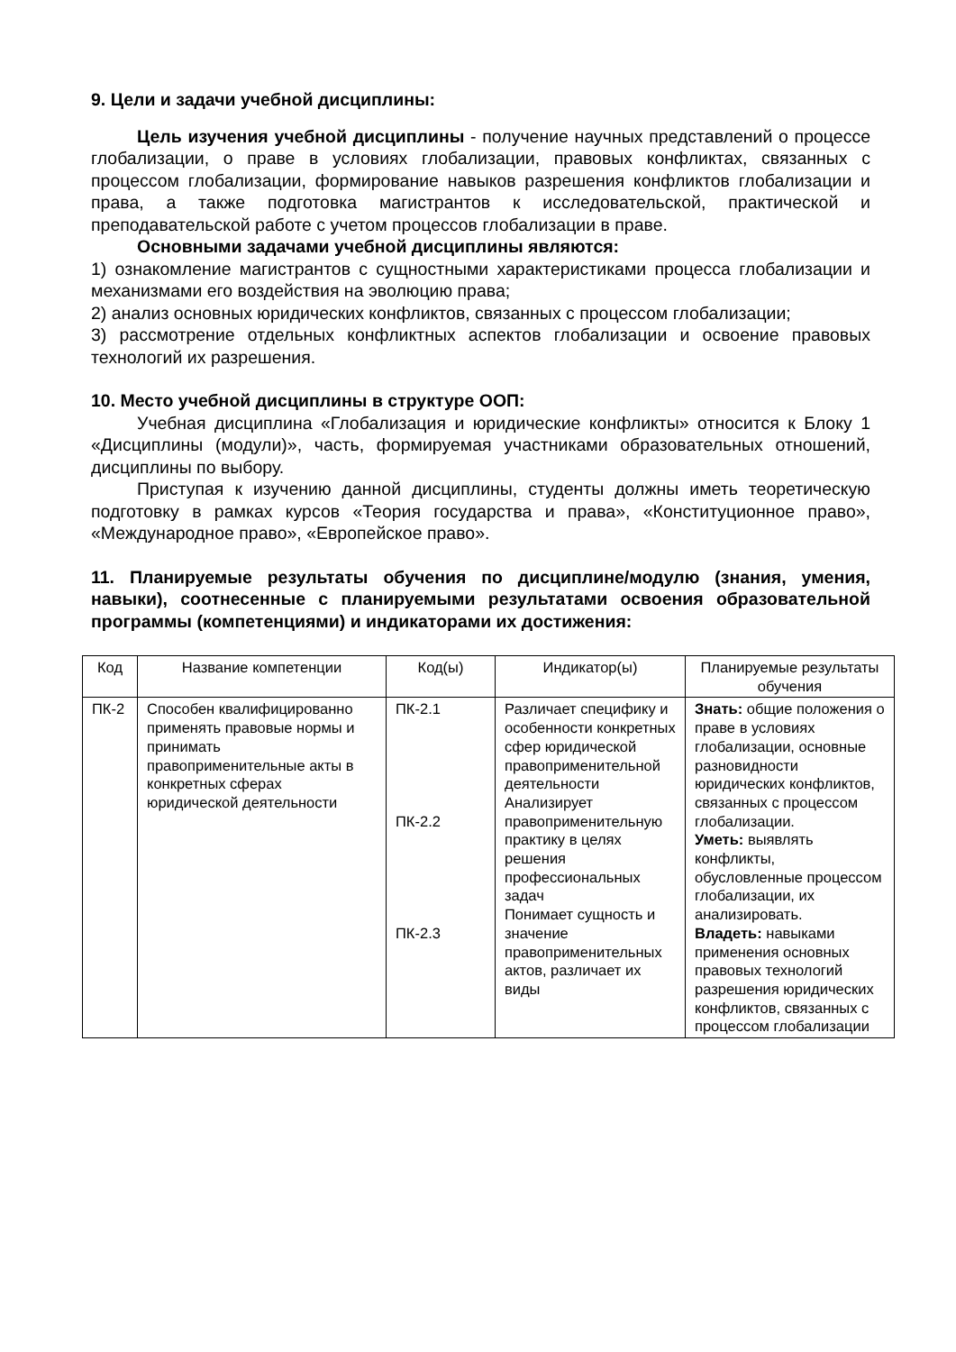9. Цели и задачи учебной дисциплины:
Цель изучения учебной дисциплины - получение научных представлений о процессе глобализации, о праве в условиях глобализации, правовых конфликтах, связанных с процессом глобализации, формирование навыков разрешения конфликтов глобализации и права, а также подготовка магистрантов к исследовательской, практической и преподавательской работе с учетом процессов глобализации в праве.
Основными задачами учебной дисциплины являются:
1) ознакомление магистрантов с сущностными характеристиками процесса глобализации и механизмами его воздействия на эволюцию права;
2) анализ основных юридических конфликтов, связанных с процессом глобализации;
3) рассмотрение отдельных конфликтных аспектов глобализации и освоение правовых технологий их разрешения.
10. Место учебной дисциплины в структуре ООП:
Учебная дисциплина «Глобализация и юридические конфликты» относится к Блоку 1 «Дисциплины (модули)», часть, формируемая участниками образовательных отношений, дисциплины по выбору.
Приступая к изучению данной дисциплины, студенты должны иметь теоретическую подготовку в рамках курсов «Теория государства и права», «Конституционное право», «Международное право», «Европейское право».
11. Планируемые результаты обучения по дисциплине/модулю (знания, умения, навыки), соотнесенные с планируемыми результатами освоения образовательной программы (компетенциями) и индикаторами их достижения:
| Код | Название компетенции | Код(ы) | Индикатор(ы) | Планируемые результаты обучения |
| --- | --- | --- | --- | --- |
| ПК-2 | Способен квалифицированно применять правовые нормы и принимать правоприменительные акты в конкретных сферах юридической деятельности | ПК-2.1 ПК-2.2 ПК-2.3 | Различает специфику и особенности конкретных сфер юридической правоприменительной деятельности Анализирует правоприменительную практику в целях решения профессиональных задач Понимает сущность и значение правоприменительных актов, различает их виды | Знать: общие положения о праве в условиях глобализации, основные разновидности юридических конфликтов, связанных с процессом глобализации. Уметь: выявлять конфликты, обусловленные процессом глобализации, их анализировать. Владеть: навыками применения основных правовых технологий разрешения юридических конфликтов, связанных с процессом глобализации |